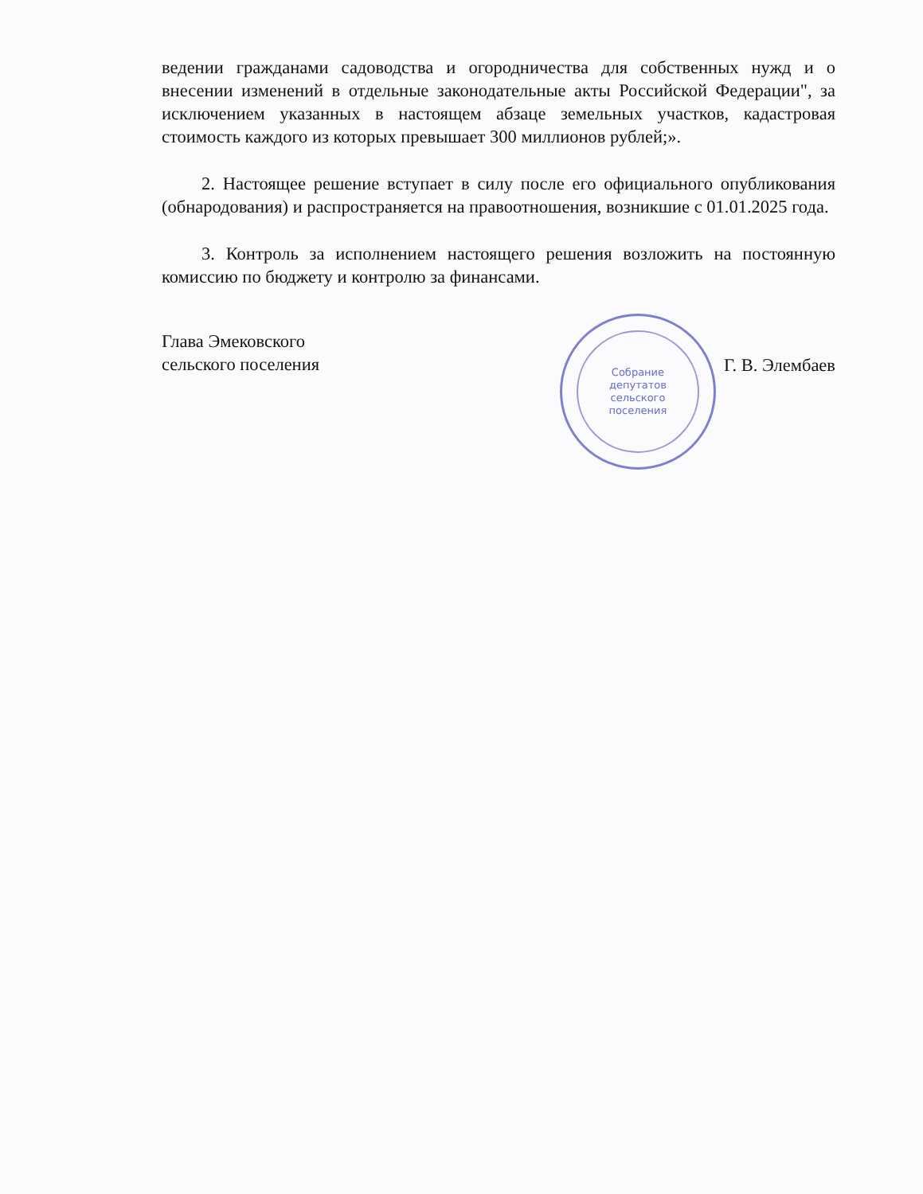ведении гражданами садоводства и огородничества для собственных нужд и о внесении изменений в отдельные законодательные акты Российской Федерации", за исключением указанных в настоящем абзаце земельных участков, кадастровая стоимость каждого из которых превышает 300 миллионов рублей;».
2. Настоящее решение вступает в силу после его официального опубликования (обнародования) и распространяется на правоотношения, возникшие с 01.01.2025 года.
3. Контроль за исполнением настоящего решения возложить на постоянную комиссию по бюджету и контролю за финансами.
Глава Эмековского
сельского поселения
Собрание
депутатов
сельского
поселения
Г. В. Элембаев